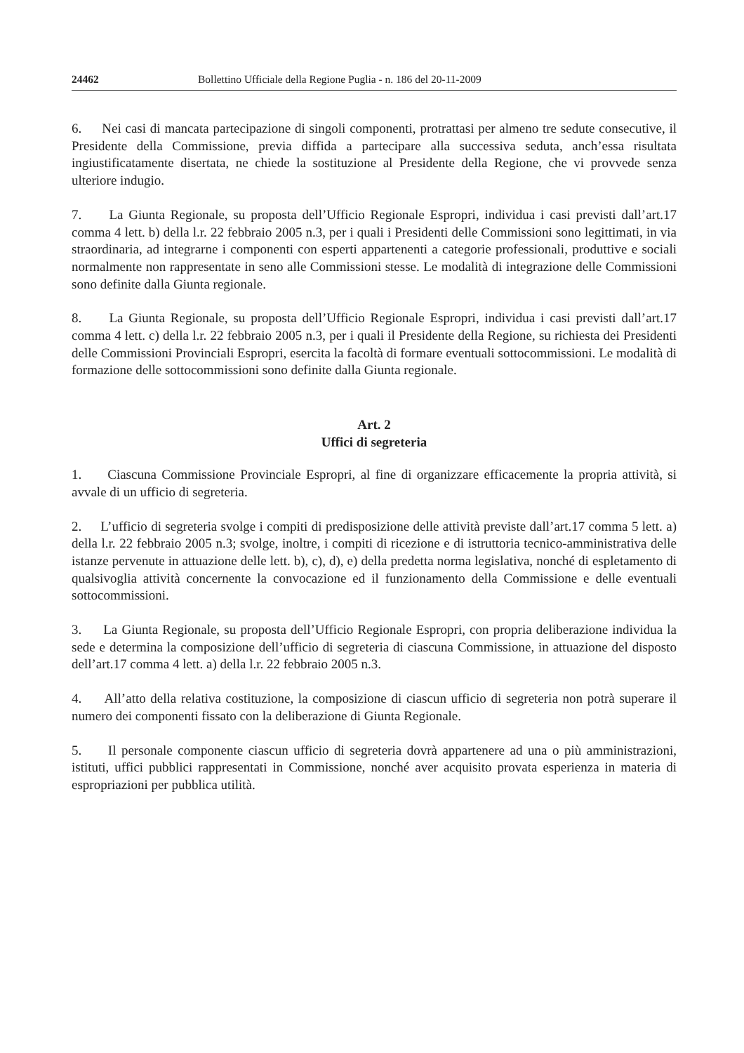24462 Bollettino Ufficiale della Regione Puglia - n. 186 del 20-11-2009
6. Nei casi di mancata partecipazione di singoli componenti, protrattasi per almeno tre sedute consecutive, il Presidente della Commissione, previa diffida a partecipare alla successiva seduta, anch’essa risultata ingiustificatamente disertata, ne chiede la sostituzione al Presidente della Regione, che vi provvede senza ulteriore indugio.
7. La Giunta Regionale, su proposta dell’Ufficio Regionale Espropri, individua i casi previsti dall’art.17 comma 4 lett. b) della l.r. 22 febbraio 2005 n.3, per i quali i Presidenti delle Commissioni sono legittimati, in via straordinaria, ad integrarne i componenti con esperti appartenenti a categorie professionali, produttive e sociali normalmente non rappresentate in seno alle Commissioni stesse. Le modalità di integrazione delle Commissioni sono definite dalla Giunta regionale.
8. La Giunta Regionale, su proposta dell’Ufficio Regionale Espropri, individua i casi previsti dall’art.17 comma 4 lett. c) della l.r. 22 febbraio 2005 n.3, per i quali il Presidente della Regione, su richiesta dei Presidenti delle Commissioni Provinciali Espropri, esercita la facoltà di formare eventuali sottocommissioni. Le modalità di formazione delle sottocommissioni sono definite dalla Giunta regionale.
Art. 2
Uffici di segreteria
1. Ciascuna Commissione Provinciale Espropri, al fine di organizzare efficacemente la propria attività, si avvale di un ufficio di segreteria.
2. L’ufficio di segreteria svolge i compiti di predisposizione delle attività previste dall’art.17 comma 5 lett. a) della l.r. 22 febbraio 2005 n.3; svolge, inoltre, i compiti di ricezione e di istruttoria tecnico-amministrativa delle istanze pervenute in attuazione delle lett. b), c), d), e) della predetta norma legislativa, nonché di espletamento di qualsivoglia attività concernente la convocazione ed il funzionamento della Commissione e delle eventuali sottocommissioni.
3. La Giunta Regionale, su proposta dell’Ufficio Regionale Espropri, con propria deliberazione individua la sede e determina la composizione dell’ufficio di segreteria di ciascuna Commissione, in attuazione del disposto dell’art.17 comma 4 lett. a) della l.r. 22 febbraio 2005 n.3.
4. All’atto della relativa costituzione, la composizione di ciascun ufficio di segreteria non potrà superare il numero dei componenti fissato con la deliberazione di Giunta Regionale.
5. Il personale componente ciascun ufficio di segreteria dovrà appartenere ad una o più amministrazioni, istituti, uffici pubblici rappresentati in Commissione, nonché aver acquisito provata esperienza in materia di espropriazioni per pubblica utilità.